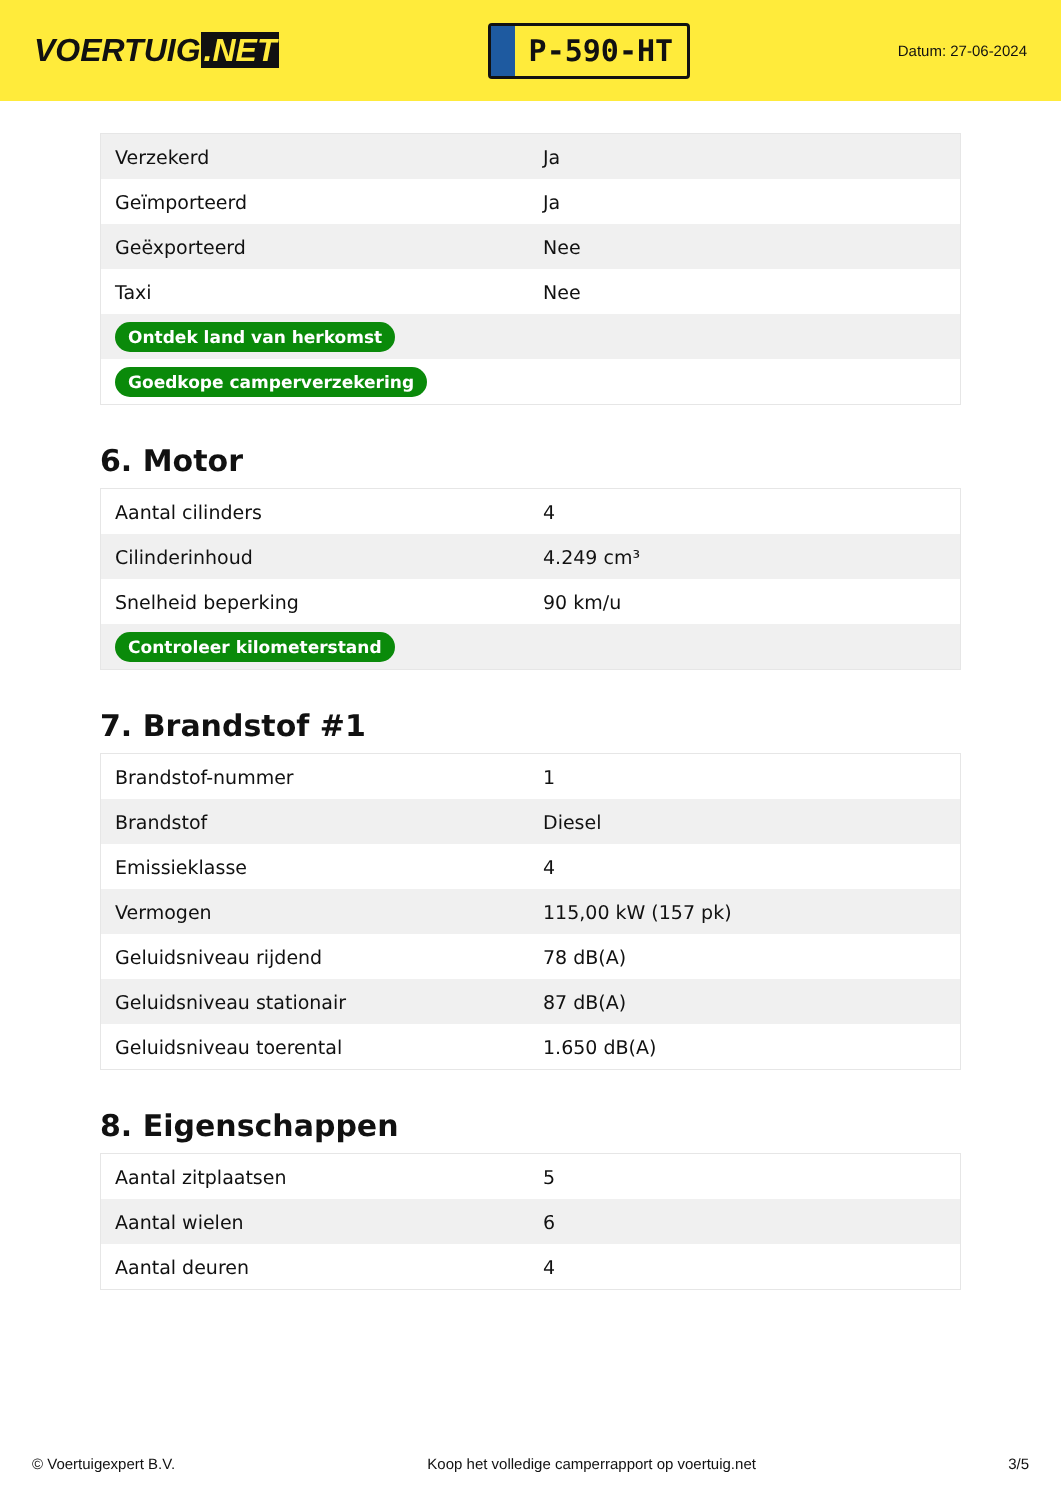VOERTUIG.NET
P-590-HT
Datum: 27-06-2024
| Verzekerd | Ja |
| Geïmporteerd | Ja |
| Geëxporteerd | Nee |
| Taxi | Nee |
| Ontdek land van herkomst | |
| Goedkope camperverzekering | |
6. Motor
| Aantal cilinders | 4 |
| Cilinderinhoud | 4.249 cm³ |
| Snelheid beperking | 90 km/u |
| Controleer kilometerstand | |
7. Brandstof #1
| Brandstof-nummer | 1 |
| Brandstof | Diesel |
| Emissieklasse | 4 |
| Vermogen | 115,00 kW (157 pk) |
| Geluidsniveau rijdend | 78 dB(A) |
| Geluidsniveau stationair | 87 dB(A) |
| Geluidsniveau toerental | 1.650 dB(A) |
8. Eigenschappen
| Aantal zitplaatsen | 5 |
| Aantal wielen | 6 |
| Aantal deuren | 4 |
© Voertuigexpert B.V. Koop het volledige camperrapport op voertuig.net 3/5